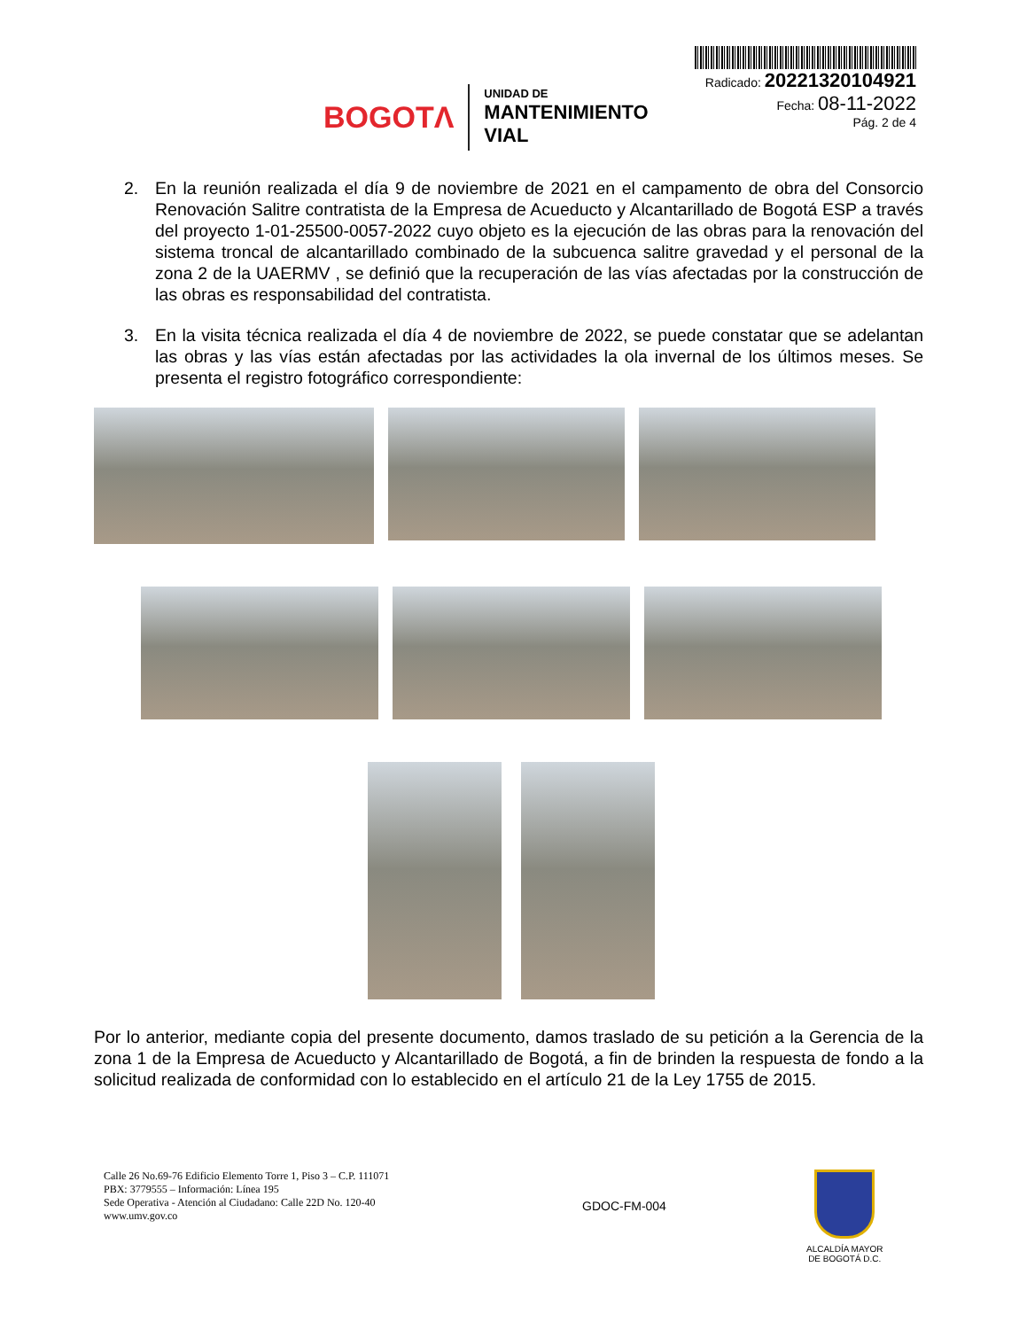BOGOTΛ
UNIDAD DE
MANTENIMIENTO VIAL
Radicado: 20221320104921
Fecha: 08-11-2022
Pág. 2 de 4
2. En la reunión realizada el día 9 de noviembre de 2021 en el campamento de obra del Consorcio Renovación Salitre contratista de la Empresa de Acueducto y Alcantarillado de Bogotá ESP a través del proyecto 1-01-25500-0057-2022 cuyo objeto es la ejecución de las obras para la renovación del sistema troncal de alcantarillado combinado de la subcuenca salitre gravedad y el personal de la zona 2 de la UAERMV , se definió que la recuperación de las vías afectadas por la construcción de las obras es responsabilidad del contratista.
3. En la visita técnica realizada el día 4 de noviembre de 2022, se puede constatar que se adelantan las obras y las vías están afectadas por las actividades la ola invernal de los últimos meses. Se presenta el registro fotográfico correspondiente:
Por lo anterior, mediante copia del presente documento, damos traslado de su petición a la Gerencia de la zona 1 de la Empresa de Acueducto y Alcantarillado de Bogotá, a fin de brinden la respuesta de fondo a la solicitud realizada de conformidad con lo establecido en el artículo 21 de la Ley 1755 de 2015.
Calle 26 No.69-76 Edificio Elemento Torre 1, Piso 3 – C.P. 111071
PBX: 3779555 – Información: Línea 195
Sede Operativa - Atención al Ciudadano: Calle 22D No. 120-40
www.umv.gov.co
GDOC-FM-004
ALCALDÍA MAYOR
DE BOGOTÁ D.C.